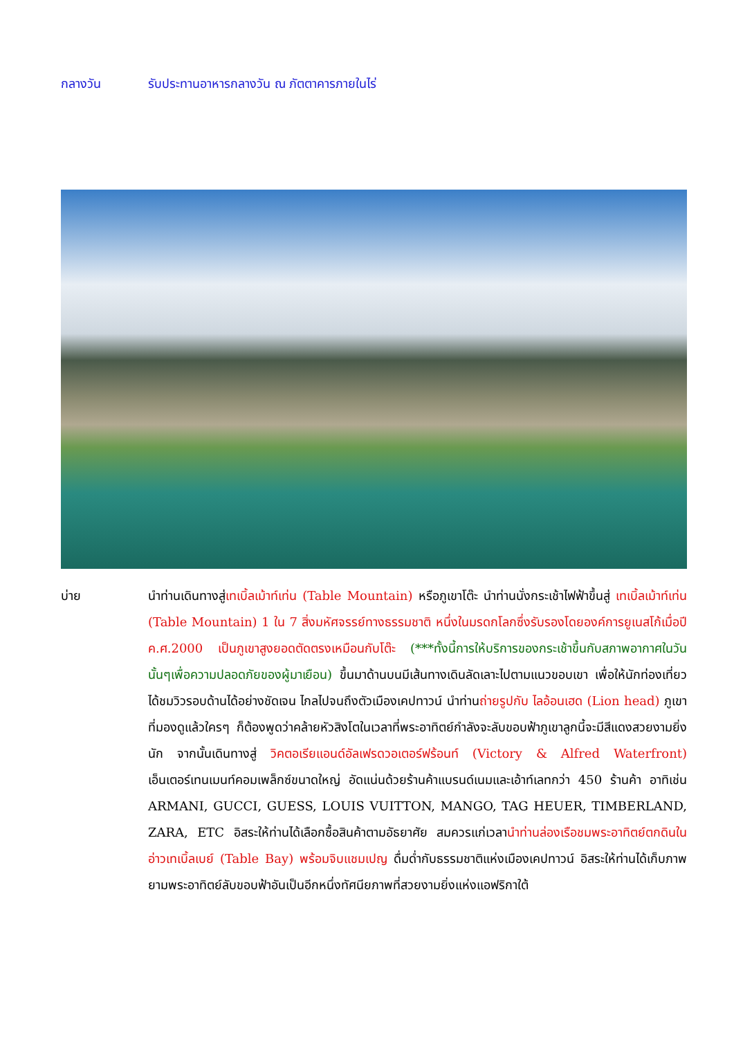กลางวัน รับประทานอาหารกลางวัน ณ ภัตตาคารภายในไร่
บ่าย นำท่านเดินทางสู่เทเบิ้ลเม้าท์เท่น (Table Mountain) หรือภูเขาโต๊ะ นำท่านนั่งกระเช้าไฟฟ้าขึ้นสู่ เทเบิ้ลเม้าท์เท่น (Table Mountain) 1 ใน 7 สิ่งมหัศจรรย์ทางธรรมชาติ หนึ่งในมรดกโลกซึ่งรับรองโดยองค์การยูเนสโก้เมื่อปี ค.ศ.2000 เป็นภูเขาสูงยอดตัดตรงเหมือนกับโต๊ะ (***ทั้งนี้การให้บริการของกระเช้าขึ้นกับสภาพอากาศในวันนั้นๆเพื่อความปลอดภัยของผู้มาเยือน) ขึ้นมาด้านบนมีเส้นทางเดินลัดเลาะไปตามแนวขอบเขา เพื่อให้นักท่องเที่ยวได้ชมวิวรอบด้านได้อย่างชัดเจน ไกลไปจนถึงตัวเมืองเคปทาวน์ นำท่านถ่ายรูปกับ ไลอ้อนเฮด (Lion head) ภูเขาที่มองดูแล้วใครๆ ก็ต้องพูดว่าคล้ายหัวสิงโตในเวลาที่พระอาทิตย์กำลังจะลับขอบฟ้าภูเขาลูกนี้จะมีสีแดงสวยงามยิ่งนัก จากนั้นเดินทางสู่ วิคตอเรียแอนด์อัลเฟรดวอเตอร์ฟร้อนท์ (Victory & Alfred Waterfront) เอ็นเตอร์เทนเมนท์คอมเพล็กซ์ขนาดใหญ่ อัดแน่นด้วยร้านค้าแบรนด์เนมและเอ้าท์เลทกว่า 450 ร้านค้า อาทิเช่น ARMANI, GUCCI, GUESS, LOUIS VUITTON, MANGO, TAG HEUER, TIMBERLAND, ZARA, ETC อิสระให้ท่านได้เลือกซื้อสินค้าตามอัธยาศัย สมควรแก่เวลานำท่านล่องเรือชมพระอาทิตย์ตกดินในอ่าวเทเบิ้ลเบย์ (Table Bay) พร้อมจิบแชมเปญ ดื่มด่ำกับธรรมชาติแห่งเมืองเคปทาวน์ อิสระให้ท่านได้เก็บภาพยามพระอาทิตย์ลับขอบฟ้าอันเป็นอีกหนึ่งทัศนียภาพที่สวยงามยิ่งแห่งแอฟริกาใต้